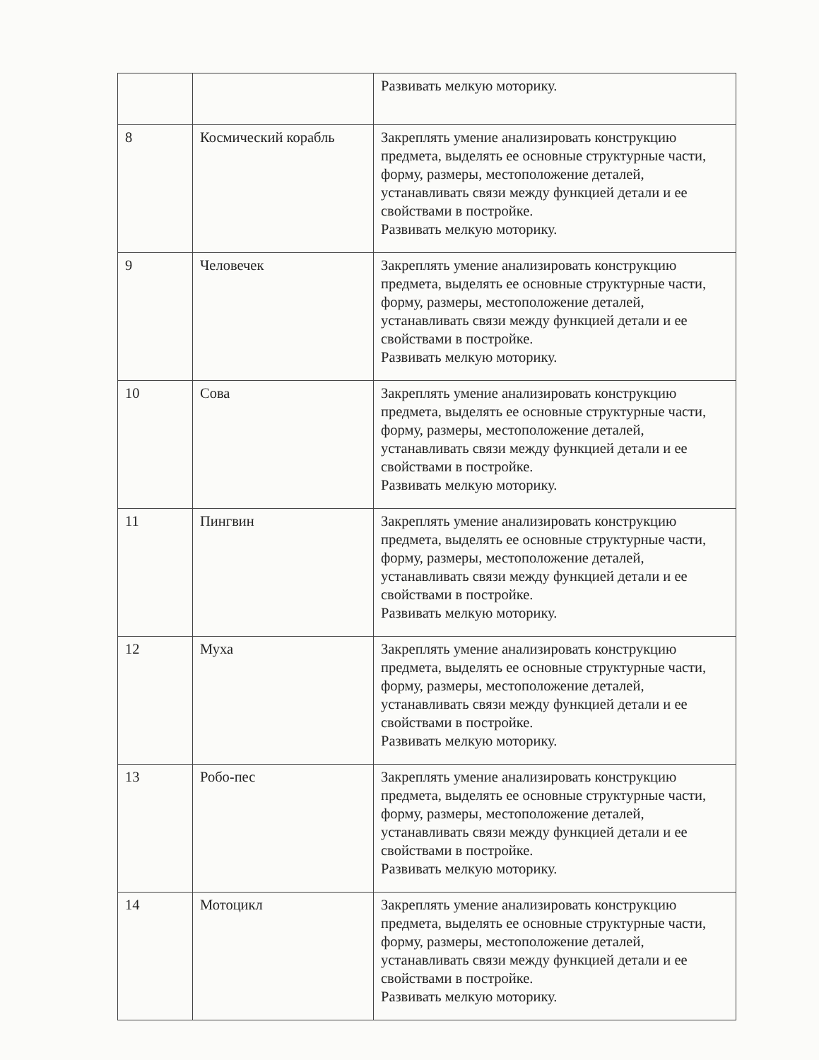| | | Развивать мелкую моторику. |
| 8 | Космический корабль | Закреплять умение анализировать конструкцию предмета, выделять ее основные структурные части, форму, размеры, местоположение деталей, устанавливать связи между функцией детали и ее свойствами в постройке. Развивать мелкую моторику. |
| 9 | Человечек | Закреплять умение анализировать конструкцию предмета, выделять ее основные структурные части, форму, размеры, местоположение деталей, устанавливать связи между функцией детали и ее свойствами в постройке. Развивать мелкую моторику. |
| 10 | Сова | Закреплять умение анализировать конструкцию предмета, выделять ее основные структурные части, форму, размеры, местоположение деталей, устанавливать связи между функцией детали и ее свойствами в постройке. Развивать мелкую моторику. |
| 11 | Пингвин | Закреплять умение анализировать конструкцию предмета, выделять ее основные структурные части, форму, размеры, местоположение деталей, устанавливать связи между функцией детали и ее свойствами в постройке. Развивать мелкую моторику. |
| 12 | Муха | Закреплять умение анализировать конструкцию предмета, выделять ее основные структурные части, форму, размеры, местоположение деталей, устанавливать связи между функцией детали и ее свойствами в постройке. Развивать мелкую моторику. |
| 13 | Робо-пес | Закреплять умение анализировать конструкцию предмета, выделять ее основные структурные части, форму, размеры, местоположение деталей, устанавливать связи между функцией детали и ее свойствами в постройке. Развивать мелкую моторику. |
| 14 | Мотоцикл | Закреплять умение анализировать конструкцию предмета, выделять ее основные структурные части, форму, размеры, местоположение деталей, устанавливать связи между функцией детали и ее свойствами в постройке. Развивать мелкую моторику. |